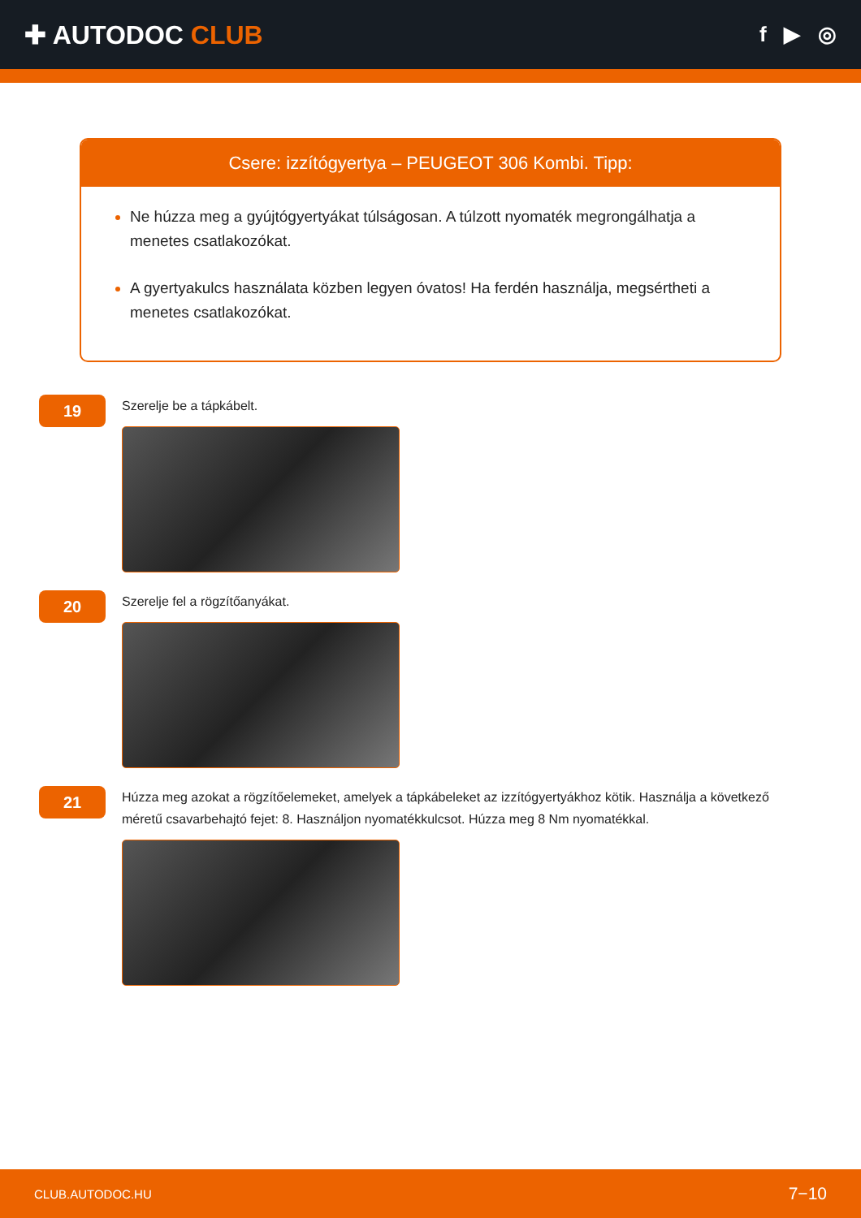✚ AUTODOC CLUB
f ▶ ◎
Csere: izzítógyertya – PEUGEOT 306 Kombi. Tipp:
Ne húzza meg a gyújtógyertyákat túlságosan. A túlzott nyomaték megrongálhatja a menetes csatlakozókat.
A gyertyakulcs használata közben legyen óvatos! Ha ferdén használja, megsértheti a menetes csatlakozókat.
19
Szerelje be a tápkábelt.
20
Szerelje fel a rögzítőanyákat.
21
Húzza meg azokat a rögzítőelemeket, amelyek a tápkábeleket az izzítógyertyákhoz kötik. Használja a következő méretű csavarbehajtó fejet: 8. Használjon nyomatékkulcsot. Húzza meg 8 Nm nyomatékkal.
CLUB.AUTODOC.HU 7−10